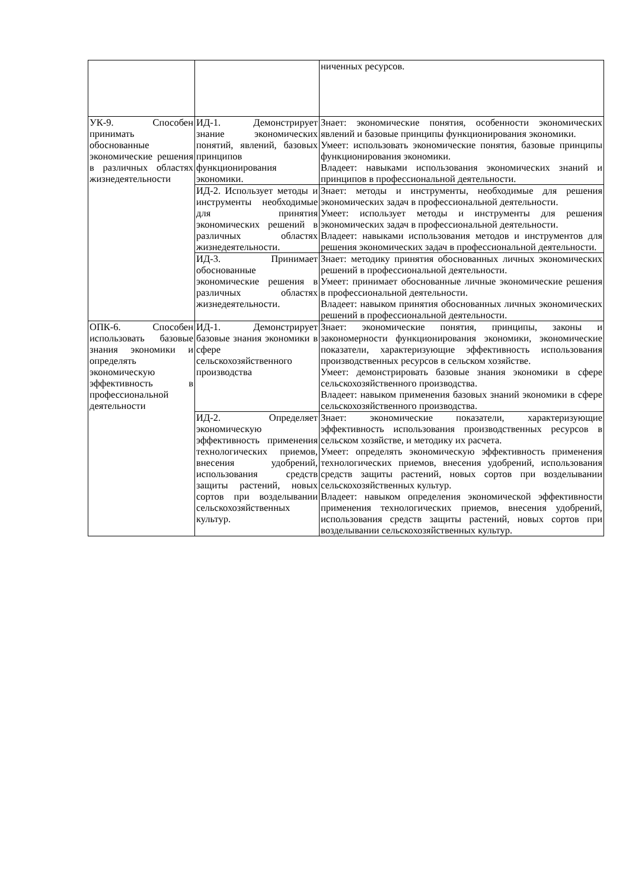| | | ниченных ресурсов. |
| УК-9. Способен принимать обоснованные экономические решения в различных областях жизнедеятельности | ИД-1. Демонстрирует знание экономических понятий, явлений, базовых принципов функционирования экономики. | Знает: экономические понятия, особенности экономических явлений и базовые принципы функционирования экономики. Умеет: использовать экономические понятия, базовые принципы функционирования экономики. Владеет: навыками использования экономических знаний и принципов в профессиональной деятельности. |
| | ИД-2. Использует методы и инструменты необходимые для принятия экономических решений в различных областях жизнедеятельности. | Знает: методы и инструменты, необходимые для решения экономических задач в профессиональной деятельности. Умеет: использует методы и инструменты для решения экономических задач в профессиональной деятельности. Владеет: навыками использования методов и инструментов для решения экономических задач в профессиональной деятельности. |
| | ИД-3. Принимает обоснованные экономические решения в различных областях жизнедеятельности. | Знает: методику принятия обоснованных личных экономических решений в профессиональной деятельности. Умеет: принимает обоснованные личные экономические решения в профессиональной деятельности. Владеет: навыком принятия обоснованных личных экономических решений в профессиональной деятельности. |
| ОПК-6. Способен использовать базовые знания экономики и определять экономическую эффективность в профессиональной деятельности | ИД-1. Демонстрирует базовые знания экономики в сфере сельскохозяйственного производства | Знает: экономические понятия, принципы, законы и закономерности функционирования экономики, экономические показатели, характеризующие эффективность использования производственных ресурсов в сельском хозяйстве. Умеет: демонстрировать базовые знания экономики в сфере сельскохозяйственного производства. Владеет: навыком применения базовых знаний экономики в сфере сельскохозяйственного производства. |
| | ИД-2. Определяет экономическую эффективность применения технологических приемов, внесения удобрений, использования средств защиты растений, новых сортов при возделывании сельскохозяйственных культур. | Знает: экономические показатели, характеризующие эффективность использования производственных ресурсов в сельском хозяйстве, и методику их расчета. Умеет: определять экономическую эффективность применения технологических приемов, внесения удобрений, использования средств защиты растений, новых сортов при возделывании сельскохозяйственных культур. Владеет: навыком определения экономической эффективности применения технологических приемов, внесения удобрений, использования средств защиты растений, новых сортов при возделывании сельскохозяйственных культур. |